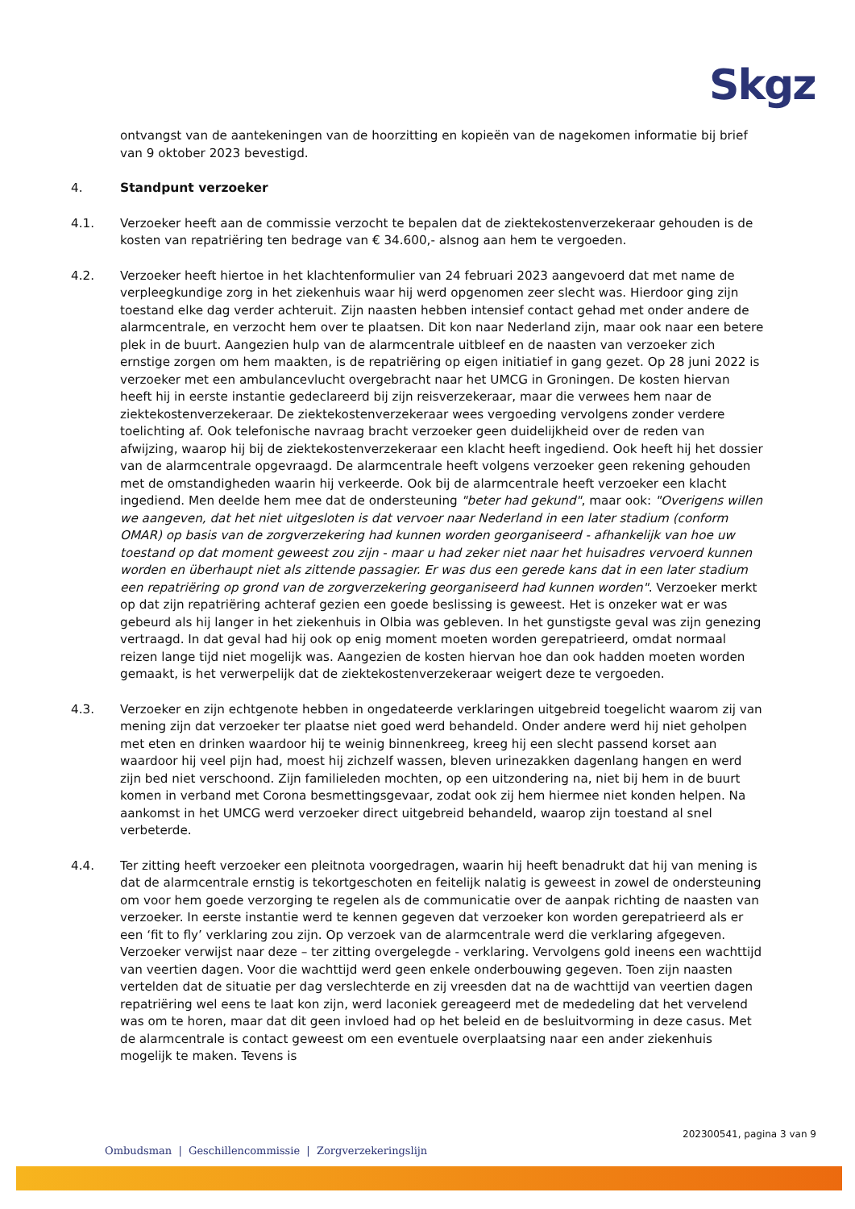Skgz
ontvangst van de aantekeningen van de hoorzitting en kopieën van de nagekomen informatie bij brief van 9 oktober 2023 bevestigd.
4. Standpunt verzoeker
4.1. Verzoeker heeft aan de commissie verzocht te bepalen dat de ziektekostenverzekeraar gehouden is de kosten van repatriëring ten bedrage van € 34.600,- alsnog aan hem te vergoeden.
4.2. Verzoeker heeft hiertoe in het klachtenformulier van 24 februari 2023 aangevoerd dat met name de verpleegkundige zorg in het ziekenhuis waar hij werd opgenomen zeer slecht was. Hierdoor ging zijn toestand elke dag verder achteruit. Zijn naasten hebben intensief contact gehad met onder andere de alarmcentrale, en verzocht hem over te plaatsen. Dit kon naar Nederland zijn, maar ook naar een betere plek in de buurt. Aangezien hulp van de alarmcentrale uitbleef en de naasten van verzoeker zich ernstige zorgen om hem maakten, is de repatriëring op eigen initiatief in gang gezet. Op 28 juni 2022 is verzoeker met een ambulancevlucht overgebracht naar het UMCG in Groningen. De kosten hiervan heeft hij in eerste instantie gedeclareerd bij zijn reisverzekeraar, maar die verwees hem naar de ziektekostenverzekeraar. De ziektekostenverzekeraar wees vergoeding vervolgens zonder verdere toelichting af. Ook telefonische navraag bracht verzoeker geen duidelijkheid over de reden van afwijzing, waarop hij bij de ziektekostenverzekeraar een klacht heeft ingediend. Ook heeft hij het dossier van de alarmcentrale opgevraagd. De alarmcentrale heeft volgens verzoeker geen rekening gehouden met de omstandigheden waarin hij verkeerde. Ook bij de alarmcentrale heeft verzoeker een klacht ingediend. Men deelde hem mee dat de ondersteuning "beter had gekund", maar ook: "Overigens willen we aangeven, dat het niet uitgesloten is dat vervoer naar Nederland in een later stadium (conform OMAR) op basis van de zorgverzekering had kunnen worden georganiseerd - afhankelijk van hoe uw toestand op dat moment geweest zou zijn - maar u had zeker niet naar het huisadres vervoerd kunnen worden en überhaupt niet als zittende passagier. Er was dus een gerede kans dat in een later stadium een repatriëring op grond van de zorgverzekering georganiseerd had kunnen worden". Verzoeker merkt op dat zijn repatriëring achteraf gezien een goede beslissing is geweest. Het is onzeker wat er was gebeurd als hij langer in het ziekenhuis in Olbia was gebleven. In het gunstigste geval was zijn genezing vertraagd. In dat geval had hij ook op enig moment moeten worden gerepatrieerd, omdat normaal reizen lange tijd niet mogelijk was. Aangezien de kosten hiervan hoe dan ook hadden moeten worden gemaakt, is het verwerpelijk dat de ziektekostenverzekeraar weigert deze te vergoeden.
4.3. Verzoeker en zijn echtgenote hebben in ongedateerde verklaringen uitgebreid toegelicht waarom zij van mening zijn dat verzoeker ter plaatse niet goed werd behandeld. Onder andere werd hij niet geholpen met eten en drinken waardoor hij te weinig binnenkreeg, kreeg hij een slecht passend korset aan waardoor hij veel pijn had, moest hij zichzelf wassen, bleven urinezakken dagenlang hangen en werd zijn bed niet verschoond. Zijn familieleden mochten, op een uitzondering na, niet bij hem in de buurt komen in verband met Corona besmettingsgevaar, zodat ook zij hem hiermee niet konden helpen. Na aankomst in het UMCG werd verzoeker direct uitgebreid behandeld, waarop zijn toestand al snel verbeterde.
4.4. Ter zitting heeft verzoeker een pleitnota voorgedragen, waarin hij heeft benadrukt dat hij van mening is dat de alarmcentrale ernstig is tekortgeschoten en feitelijk nalatig is geweest in zowel de ondersteuning om voor hem goede verzorging te regelen als de communicatie over de aanpak richting de naasten van verzoeker. In eerste instantie werd te kennen gegeven dat verzoeker kon worden gerepatrieerd als er een ‘fit to fly’ verklaring zou zijn. Op verzoek van de alarmcentrale werd die verklaring afgegeven. Verzoeker verwijst naar deze – ter zitting overgelegde - verklaring. Vervolgens gold ineens een wachttijd van veertien dagen. Voor die wachttijd werd geen enkele onderbouwing gegeven. Toen zijn naasten vertelden dat de situatie per dag verslechterde en zij vreesden dat na de wachttijd van veertien dagen repatriëring wel eens te laat kon zijn, werd laconiek gereageerd met de mededeling dat het vervelend was om te horen, maar dat dit geen invloed had op het beleid en de besluitvorming in deze casus. Met de alarmcentrale is contact geweest om een eventuele overplaatsing naar een ander ziekenhuis mogelijk te maken. Tevens is
202300541, pagina 3 van 9
Ombudsman | Geschillencommissie | Zorgverzekeringslijn